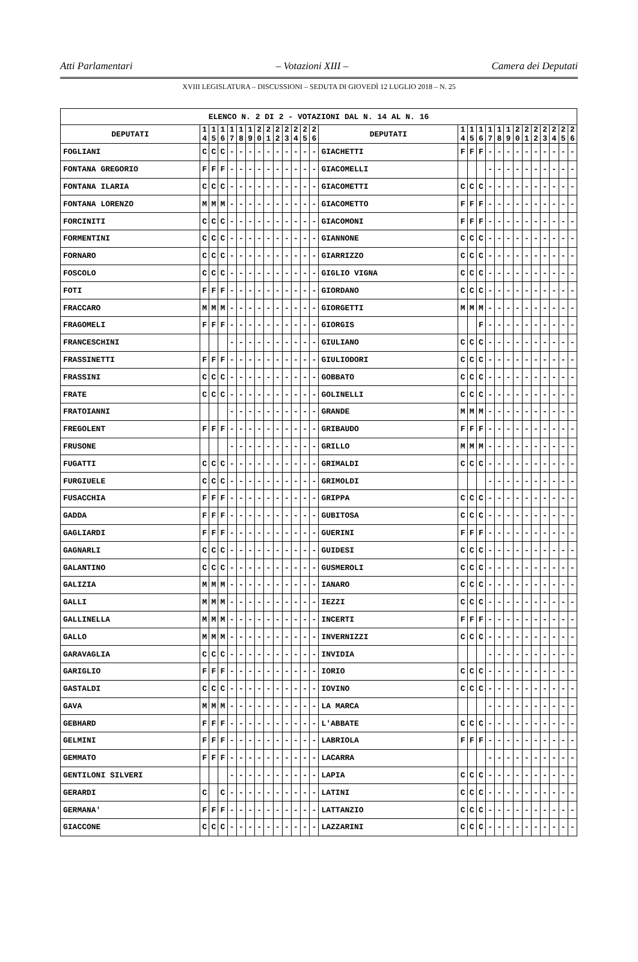Atti Parlamentari – Votazioni XIII – Camera dei Deputati
XVIII LEGISLATURA – DISCUSSIONI – SEDUTA DI GIOVEDÌ 12 LUGLIO 2018 – N. 25
| ELENCO N. 2 DI 2 - VOTAZIONI DAL N. 14 AL N. 16 | | | | | | | | | | | | | | | | | | | | | | | | | | | |
| --- | --- | --- | --- | --- | --- | --- | --- | --- | --- | --- | --- | --- | --- | --- | --- | --- | --- | --- | --- | --- | --- | --- | --- | --- | --- | --- | --- |
| DEPUTATI | 1 4 | 1 5 | 1 6 | 1 7 | 1 8 | 1 9 | 2 0 | 2 1 | 2 2 | 2 3 | 2 4 | 2 5 | 2 6 | DEPUTATI | 1 4 | 1 5 | 1 6 | 1 7 | 1 8 | 1 9 | 2 0 | 2 1 | 2 2 | 2 3 | 2 4 | 2 5 | 2 6 |
| FOGLIANI | C | C | C | - | - | - | - | - | - | - | - | - | - | GIACHETTI | F | F | F | - | - | - | - | - | - | - | - | - | - |
| FONTANA GREGORIO | F | F | F | - | - | - | - | - | - | - | - | - | - | GIACOMELLI | | | | - | - | - | - | - | - | - | - | - | - |
| FONTANA ILARIA | C | C | C | - | - | - | - | - | - | - | - | - | - | GIACOMETTI | C | C | C | - | - | - | - | - | - | - | - | - | - |
| FONTANA LORENZO | M | M | M | - | - | - | - | - | - | - | - | - | - | GIACOMETTO | F | F | F | - | - | - | - | - | - | - | - | - | - |
| FORCINITI | C | C | C | - | - | - | - | - | - | - | - | - | - | GIACOMONI | F | F | F | - | - | - | - | - | - | - | - | - | - |
| FORMENTINI | C | C | C | - | - | - | - | - | - | - | - | - | - | GIANNONE | C | C | C | - | - | - | - | - | - | - | - | - | - |
| FORNARO | C | C | C | - | - | - | - | - | - | - | - | - | - | GIARRIZZO | C | C | C | - | - | - | - | - | - | - | - | - | - |
| FOSCOLO | C | C | C | - | - | - | - | - | - | - | - | - | - | GIGLIO VIGNA | C | C | C | - | - | - | - | - | - | - | - | - | - |
| FOTI | F | F | F | - | - | - | - | - | - | - | - | - | - | GIORDANO | C | C | C | - | - | - | - | - | - | - | - | - | - |
| FRACCARO | M | M | M | - | - | - | - | - | - | - | - | - | - | GIORGETTI | M | M | M | - | - | - | - | - | - | - | - | - | - |
| FRAGOMELI | F | F | F | - | - | - | - | - | - | - | - | - | - | GIORGIS | | | F | - | - | - | - | - | - | - | - | - | - |
| FRANCESCHINI | | | | - | - | - | - | - | - | - | - | - | - | GIULIANO | C | C | C | - | - | - | - | - | - | - | - | - | - |
| FRASSINETTI | F | F | F | - | - | - | - | - | - | - | - | - | - | GIULIODORI | C | C | C | - | - | - | - | - | - | - | - | - | - |
| FRASSINI | C | C | C | - | - | - | - | - | - | - | - | - | - | GOBBATO | C | C | C | - | - | - | - | - | - | - | - | - | - |
| FRATE | C | C | C | - | - | - | - | - | - | - | - | - | - | GOLINELLI | C | C | C | - | - | - | - | - | - | - | - | - | - |
| FRATOIANNI | | | | - | - | - | - | - | - | - | - | - | - | GRANDE | M | M | M | - | - | - | - | - | - | - | - | - | - |
| FREGOLENT | F | F | F | - | - | - | - | - | - | - | - | - | - | GRIBAUDO | F | F | F | - | - | - | - | - | - | - | - | - | - |
| FRUSONE | | | | - | - | - | - | - | - | - | - | - | - | GRILLO | M | M | M | - | - | - | - | - | - | - | - | - | - |
| FUGATTI | C | C | C | - | - | - | - | - | - | - | - | - | - | GRIMALDI | C | C | C | - | - | - | - | - | - | - | - | - | - |
| FURGIUELE | C | C | C | - | - | - | - | - | - | - | - | - | - | GRIMOLDI | | | | - | - | - | - | - | - | - | - | - | - |
| FUSACCHIA | F | F | F | - | - | - | - | - | - | - | - | - | - | GRIPPA | C | C | C | - | - | - | - | - | - | - | - | - | - |
| GADDA | F | F | F | - | - | - | - | - | - | - | - | - | - | GUBITOSA | C | C | C | - | - | - | - | - | - | - | - | - | - |
| GAGLIARDI | F | F | F | - | - | - | - | - | - | - | - | - | - | GUERINI | F | F | F | - | - | - | - | - | - | - | - | - | - |
| GAGNARLI | C | C | C | - | - | - | - | - | - | - | - | - | - | GUIDESI | C | C | C | - | - | - | - | - | - | - | - | - | - |
| GALANTINO | C | C | C | - | - | - | - | - | - | - | - | - | - | GUSMEROLI | C | C | C | - | - | - | - | - | - | - | - | - | - |
| GALIZIA | M | M | M | - | - | - | - | - | - | - | - | - | - | IANARO | C | C | C | - | - | - | - | - | - | - | - | - | - |
| GALLI | M | M | M | - | - | - | - | - | - | - | - | - | - | IEZZI | C | C | C | - | - | - | - | - | - | - | - | - | - |
| GALLINELLA | M | M | M | - | - | - | - | - | - | - | - | - | - | INCERTI | F | F | F | - | - | - | - | - | - | - | - | - | - |
| GALLO | M | M | M | - | - | - | - | - | - | - | - | - | - | INVERNIZZI | C | C | C | - | - | - | - | - | - | - | - | - | - |
| GARAVAGLIA | C | C | C | - | - | - | - | - | - | - | - | - | - | INVIDIA | | | | - | - | - | - | - | - | - | - | - | - |
| GARIGLIO | F | F | F | - | - | - | - | - | - | - | - | - | - | IORIO | C | C | C | - | - | - | - | - | - | - | - | - | - |
| GASTALDI | C | C | C | - | - | - | - | - | - | - | - | - | - | IOVINO | C | C | C | - | - | - | - | - | - | - | - | - | - |
| GAVA | M | M | M | - | - | - | - | - | - | - | - | - | - | LA MARCA | | | | - | - | - | - | - | - | - | - | - | - |
| GEBHARD | F | F | F | - | - | - | - | - | - | - | - | - | - | L'ABBATE | C | C | C | - | - | - | - | - | - | - | - | - | - |
| GELMINI | F | F | F | - | - | - | - | - | - | - | - | - | - | LABRIOLA | F | F | F | - | - | - | - | - | - | - | - | - | - |
| GEMMATO | F | F | F | - | - | - | - | - | - | - | - | - | - | LACARRA | | | | - | - | - | - | - | - | - | - | - | - |
| GENTILONI SILVERI | | | | - | - | - | - | - | - | - | - | - | - | LAPIA | C | C | C | - | - | - | - | - | - | - | - | - | - |
| GERARDI | C | | C | - | - | - | - | - | - | - | - | - | - | LATINI | C | C | C | - | - | - | - | - | - | - | - | - | - |
| GERMANA' | F | F | F | - | - | - | - | - | - | - | - | - | - | LATTANZIO | C | C | C | - | - | - | - | - | - | - | - | - | - |
| GIACCONE | C | C | C | - | - | - | - | - | - | - | - | - | - | LAZZARINI | C | C | C | - | - | - | - | - | - | - | - | - | - |